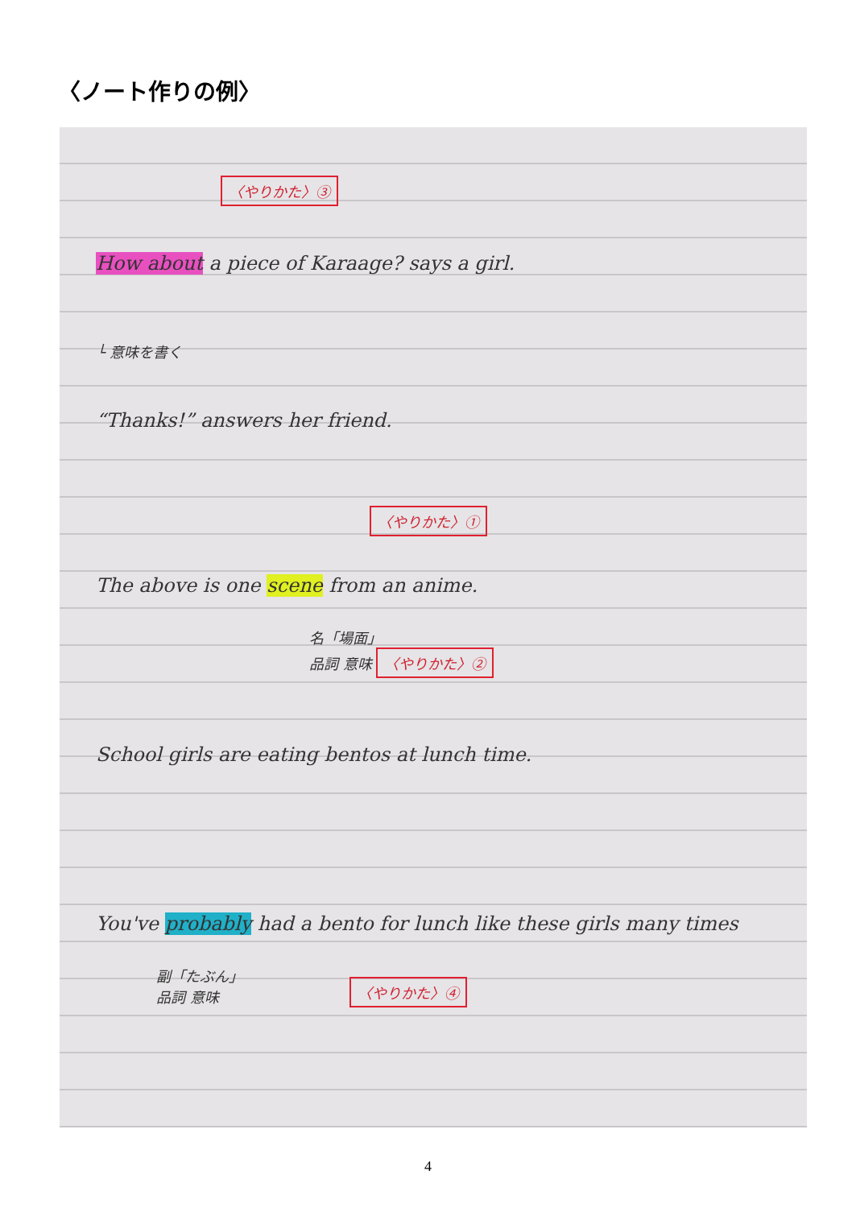〈ノート作りの例〉
〈やりかた〉③
How about a piece of Karaage? says a girl.
└ 意味を書く
“Thanks!” answers her friend.
〈やりかた〉①
The above is one scene from an anime.
名「場面」
品詞 意味 〈やりかた〉②
School girls are eating bentos at lunch time.
You've probably had a bento for lunch like these girls many times
副「たぶん」
品詞 意味
〈やりかた〉④
4